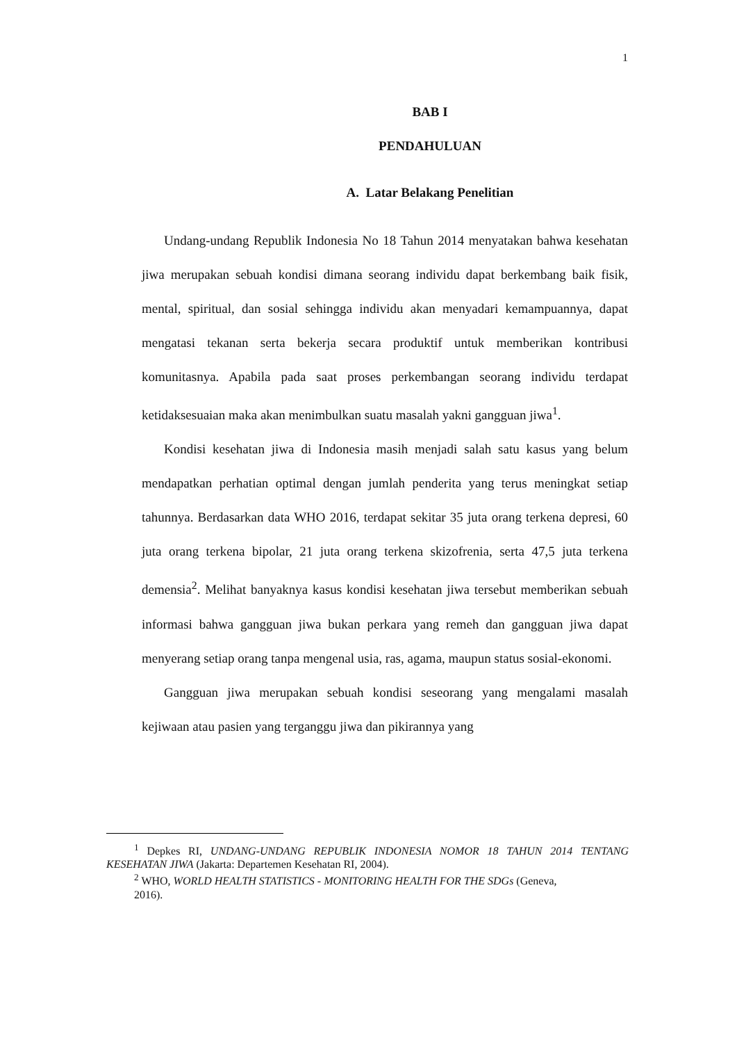1
BAB I
PENDAHULUAN
A. Latar Belakang Penelitian
Undang-undang Republik Indonesia No 18 Tahun 2014 menyatakan bahwa kesehatan jiwa merupakan sebuah kondisi dimana seorang individu dapat berkembang baik fisik, mental, spiritual, dan sosial sehingga individu akan menyadari kemampuannya, dapat mengatasi tekanan serta bekerja secara produktif untuk memberikan kontribusi komunitasnya. Apabila pada saat proses perkembangan seorang individu terdapat ketidaksesuaian maka akan menimbulkan suatu masalah yakni gangguan jiwa<sup>1</sup>.
Kondisi kesehatan jiwa di Indonesia masih menjadi salah satu kasus yang belum mendapatkan perhatian optimal dengan jumlah penderita yang terus meningkat setiap tahunnya. Berdasarkan data WHO 2016, terdapat sekitar 35 juta orang terkena depresi, 60 juta orang terkena bipolar, 21 juta orang terkena skizofrenia, serta 47,5 juta terkena demensia<sup>2</sup>. Melihat banyaknya kasus kondisi kesehatan jiwa tersebut memberikan sebuah informasi bahwa gangguan jiwa bukan perkara yang remeh dan gangguan jiwa dapat menyerang setiap orang tanpa mengenal usia, ras, agama, maupun status sosial-ekonomi.
Gangguan jiwa merupakan sebuah kondisi seseorang yang mengalami masalah kejiwaan atau pasien yang terganggu jiwa dan pikirannya yang
<sup>1</sup> Depkes RI, UNDANG-UNDANG REPUBLIK INDONESIA NOMOR 18 TAHUN 2014 TENTANG KESEHATAN JIWA (Jakarta: Departemen Kesehatan RI, 2004).
<sup>2</sup> WHO, WORLD HEALTH STATISTICS - MONITORING HEALTH FOR THE SDGs (Geneva,
2016).